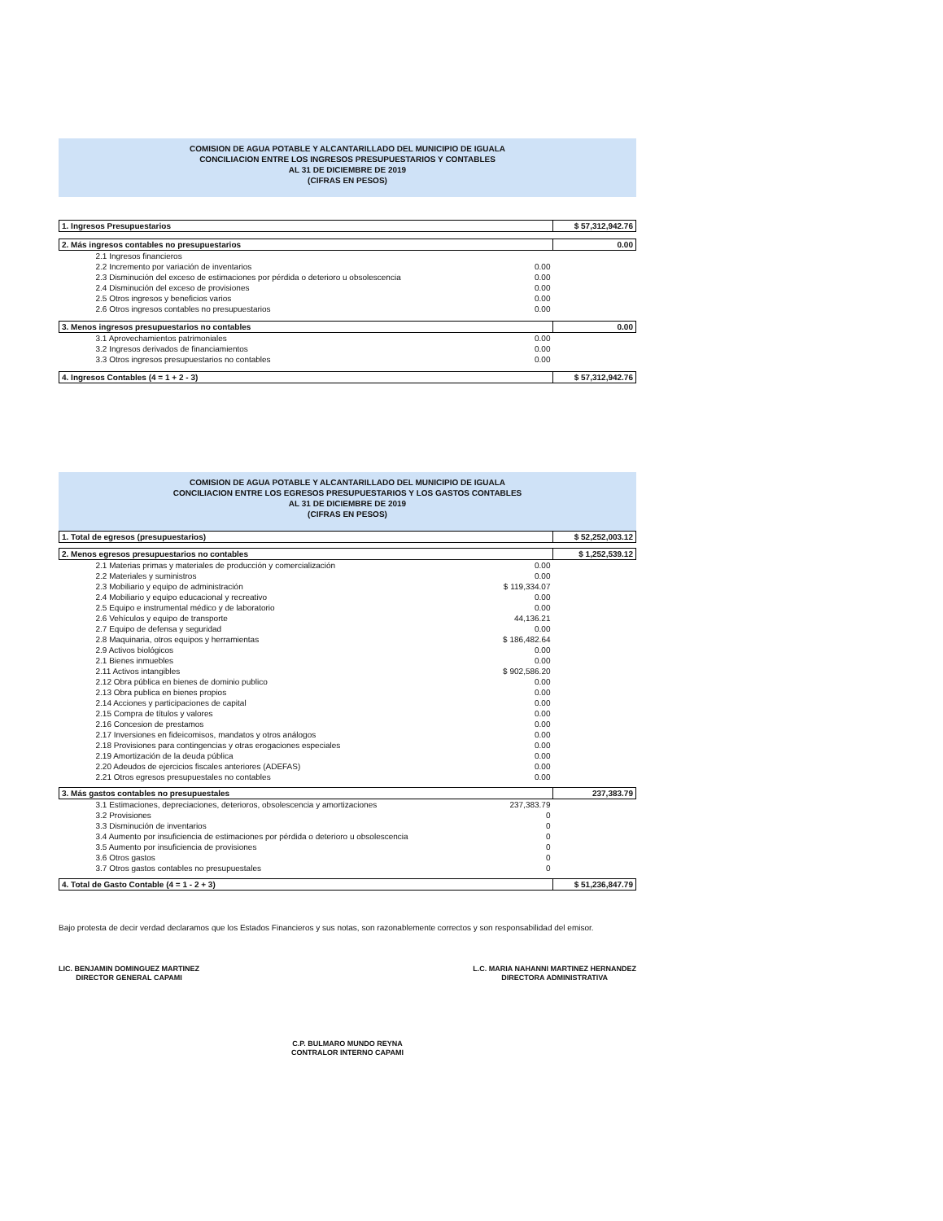COMISION DE AGUA POTABLE Y ALCANTARILLADO DEL MUNICIPIO DE IGUALA
CONCILIACION ENTRE LOS INGRESOS PRESUPUESTARIOS Y CONTABLES
AL 31 DE DICIEMBRE DE 2019
(CIFRAS EN PESOS)
| 1. Ingresos Presupuestarios | | $ 57,312,942.76 |
| 2. Más ingresos contables no presupuestarios | | 0.00 |
| 2.1 Ingresos financieros | | |
| 2.2 Incremento por variación de inventarios | 0.00 | |
| 2.3 Disminución del exceso de estimaciones por pérdida o deterioro u obsolescencia | 0.00 | |
| 2.4 Disminución del exceso de provisiones | 0.00 | |
| 2.5 Otros ingresos y beneficios varios | 0.00 | |
| 2.6 Otros ingresos contables no presupuestarios | 0.00 | |
| 3. Menos ingresos presupuestarios no contables | | 0.00 |
| 3.1 Aprovechamientos patrimoniales | 0.00 | |
| 3.2 Ingresos derivados de financiamientos | 0.00 | |
| 3.3 Otros ingresos presupuestarios no contables | 0.00 | |
| 4. Ingresos Contables (4 = 1 + 2 - 3) | | $ 57,312,942.76 |
COMISION DE AGUA POTABLE Y ALCANTARILLADO DEL MUNICIPIO DE IGUALA
CONCILIACION ENTRE LOS EGRESOS PRESUPUESTARIOS Y LOS GASTOS CONTABLES
AL 31 DE DICIEMBRE DE 2019
(CIFRAS EN PESOS)
| 1. Total de egresos (presupuestarios) | | $ 52,252,003.12 |
| 2. Menos egresos presupuestarios no contables | | $ 1,252,539.12 |
| 2.1 Materias primas y materiales de producción y comercialización | 0.00 | |
| 2.2 Materiales y suministros | 0.00 | |
| 2.3 Mobiliario y equipo de administración | $ 119,334.07 | |
| 2.4 Mobiliario y equipo educacional y recreativo | 0.00 | |
| 2.5 Equipo e instrumental médico y de laboratorio | 0.00 | |
| 2.6 Vehículos y equipo de transporte | 44,136.21 | |
| 2.7 Equipo de defensa y seguridad | 0.00 | |
| 2.8 Maquinaria, otros equipos y herramientas | $ 186,482.64 | |
| 2.9 Activos biológicos | 0.00 | |
| 2.1 Bienes inmuebles | 0.00 | |
| 2.11 Activos intangibles | $ 902,586.20 | |
| 2.12 Obra pública en bienes de dominio publico | 0.00 | |
| 2.13 Obra publica en bienes propios | 0.00 | |
| 2.14 Acciones y participaciones de capital | 0.00 | |
| 2.15 Compra de títulos y valores | 0.00 | |
| 2.16 Concesion de prestamos | 0.00 | |
| 2.17 Inversiones en fideicomisos, mandatos y otros análogos | 0.00 | |
| 2.18 Provisiones para contingencias y otras erogaciones especiales | 0.00 | |
| 2.19 Amortización de la deuda pública | 0.00 | |
| 2.20 Adeudos de ejercicios fiscales anteriores (ADEFAS) | 0.00 | |
| 2.21 Otros egresos presupuestales no contables | 0.00 | |
| 3. Más gastos contables no presupuestales | | 237,383.79 |
| 3.1 Estimaciones, depreciaciones, deterioros, obsolescencia y amortizaciones | 237,383.79 | |
| 3.2 Provisiones | 0 | |
| 3.3 Disminución de inventarios | 0 | |
| 3.4 Aumento por insuficiencia de estimaciones por pérdida o deterioro u obsolescencia | 0 | |
| 3.5 Aumento por insuficiencia de provisiones | 0 | |
| 3.6 Otros gastos | 0 | |
| 3.7 Otros gastos contables no presupuestales | 0 | |
| 4. Total de Gasto Contable (4 = 1 - 2 + 3) | | $ 51,236,847.79 |
Bajo protesta de decir verdad declaramos que los Estados Financieros y sus notas, son razonablemente correctos y son responsabilidad del emisor.
LIC. BENJAMIN DOMINGUEZ MARTINEZ
DIRECTOR GENERAL CAPAMI
L.C. MARIA NAHANNI MARTINEZ HERNANDEZ
DIRECTORA ADMINISTRATIVA
C.P. BULMARO MUNDO REYNA
CONTRALOR INTERNO CAPAMI